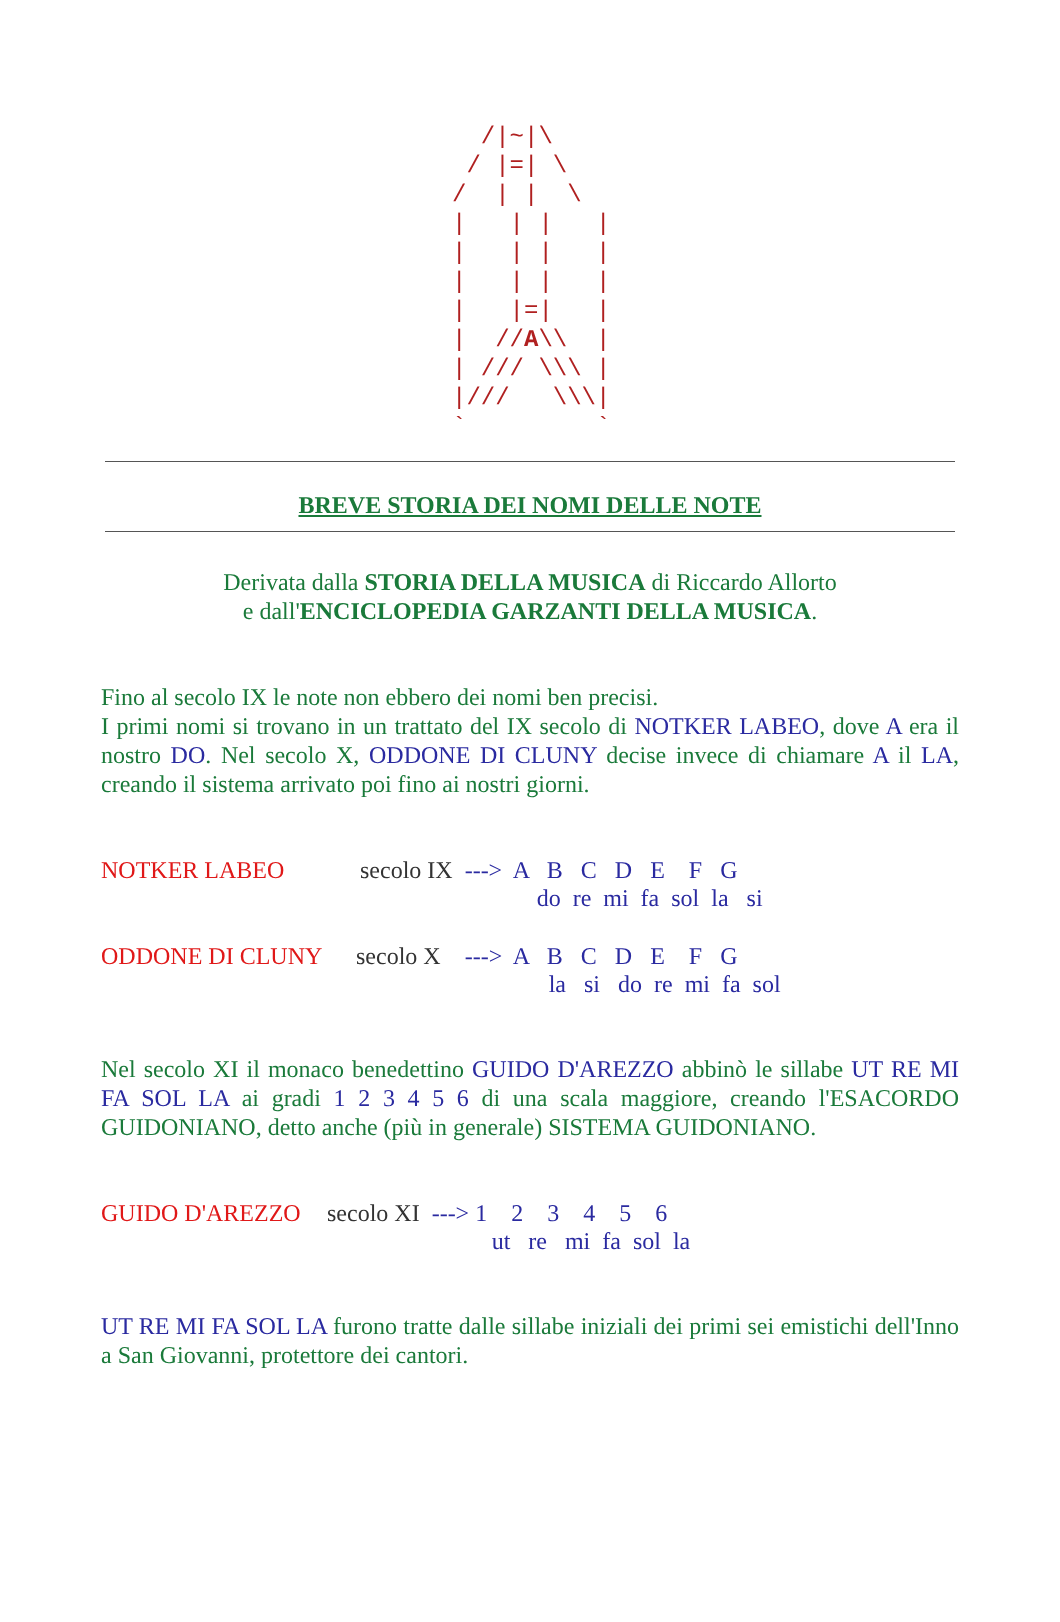/|~|\ / |=| \ / | | \ | | | | | | | | | | | | | |=| | | //A\\ | | /// \\\ | |/// \\\| ` `
BREVE STORIA DEI NOMI DELLE NOTE
Derivata dalla STORIA DELLA MUSICA di Riccardo Allorto
e dall'ENCICLOPEDIA GARZANTI DELLA MUSICA.
Fino al secolo IX le note non ebbero dei nomi ben precisi.
I primi nomi si trovano in un trattato del IX secolo di NOTKER LABEO, dove A era il nostro DO. Nel secolo X, ODDONE DI CLUNY decise invece di chiamare A il LA, creando il sistema arrivato poi fino ai nostri giorni.
NOTKER LABEO secolo IX ---> A B C D E F G
do re mi fa sol la si
ODDONE DI CLUNY secolo X ---> A B C D E F G
la si do re mi fa sol
Nel secolo XI il monaco benedettino GUIDO D'AREZZO abbinò le sillabe UT RE MI FA SOL LA ai gradi 1 2 3 4 5 6 di una scala maggiore, creando l'ESACORDO GUIDONIANO, detto anche (più in generale) SISTEMA GUIDONIANO.
GUIDO D'AREZZO secolo XI ---> 1 2 3 4 5 6
ut re mi fa sol la
UT RE MI FA SOL LA furono tratte dalle sillabe iniziali dei primi sei emistichi dell'Inno a San Giovanni, protettore dei cantori.